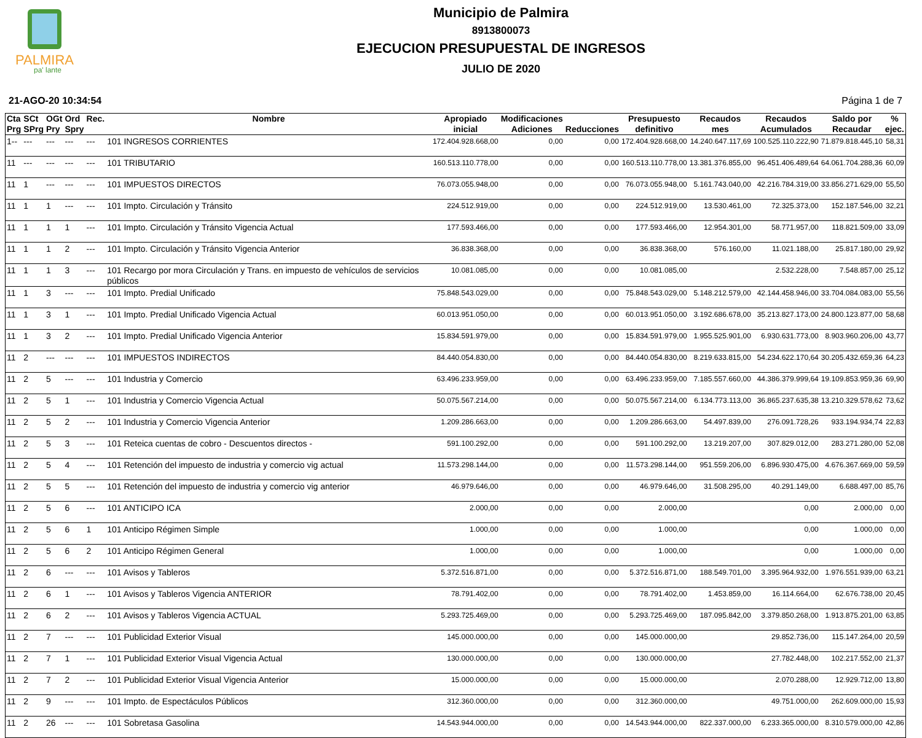PALMIRA
pa' lante
Municipio de Palmira
8913800073
EJECUCION PRESUPUESTAL DE INGRESOS
JULIO DE 2020
21-AGO-20 10:34:54 Página 1 de 7
| Cta Prg | SCt SPrg | OGt Pry | Ord Spry | Rec. | Nombre | Apropiado inicial | Modificaciones Adiciones | Reducciones | Presupuesto definitivo | Recaudos mes | Recaudos Acumulados | Saldo por Recaudar | % ejec. |
| --- | --- | --- | --- | --- | --- | --- | --- | --- | --- | --- | --- | --- | --- |
| 1-- | --- | --- | --- | --- | 101 INGRESOS CORRIENTES | 172.404.928.668,00 | 0,00 | 0,00 | 172.404.928.668,00 | 14.240.647.117,69 | 100.525.110.222,90 | 71.879.818.445,10 | 58,31 |
| 11 | --- | --- | --- | --- | 101 TRIBUTARIO | 160.513.110.778,00 | 0,00 | 0,00 | 160.513.110.778,00 | 13.381.376.855,00 | 96.451.406.489,64 | 64.061.704.288,36 | 60,09 |
| 11 | 1 | --- | --- | --- | 101 IMPUESTOS DIRECTOS | 76.073.055.948,00 | 0,00 | 0,00 | 76.073.055.948,00 | 5.161.743.040,00 | 42.216.784.319,00 | 33.856.271.629,00 | 55,50 |
| 11 | 1 | 1 | --- | --- | 101 Impto. Circulación y Tránsito | 224.512.919,00 | 0,00 | 0,00 | 224.512.919,00 | 13.530.461,00 | 72.325.373,00 | 152.187.546,00 | 32,21 |
| 11 | 1 | 1 | 1 | --- | 101 Impto. Circulación y Tránsito Vigencia Actual | 177.593.466,00 | 0,00 | 0,00 | 177.593.466,00 | 12.954.301,00 | 58.771.957,00 | 118.821.509,00 | 33,09 |
| 11 | 1 | 1 | 2 | --- | 101 Impto. Circulación y Tránsito Vigencia Anterior | 36.838.368,00 | 0,00 | 0,00 | 36.838.368,00 | 576.160,00 | 11.021.188,00 | 25.817.180,00 | 29,92 |
| 11 | 1 | 1 | 3 | --- | 101 Recargo por mora Circulación y Trans. en impuesto de vehículos de servicios públicos | 10.081.085,00 | 0,00 | 0,00 | 10.081.085,00 | | 2.532.228,00 | 7.548.857,00 | 25,12 |
| 11 | 1 | 3 | --- | --- | 101 Impto. Predial Unificado | 75.848.543.029,00 | 0,00 | 0,00 | 75.848.543.029,00 | 5.148.212.579,00 | 42.144.458.946,00 | 33.704.084.083,00 | 55,56 |
| 11 | 1 | 3 | 1 | --- | 101 Impto. Predial Unificado Vigencia Actual | 60.013.951.050,00 | 0,00 | 0,00 | 60.013.951.050,00 | 3.192.686.678,00 | 35.213.827.173,00 | 24.800.123.877,00 | 58,68 |
| 11 | 1 | 3 | 2 | --- | 101 Impto. Predial Unificado Vigencia Anterior | 15.834.591.979,00 | 0,00 | 0,00 | 15.834.591.979,00 | 1.955.525.901,00 | 6.930.631.773,00 | 8.903.960.206,00 | 43,77 |
| 11 | 2 | --- | --- | --- | 101 IMPUESTOS INDIRECTOS | 84.440.054.830,00 | 0,00 | 0,00 | 84.440.054.830,00 | 8.219.633.815,00 | 54.234.622.170,64 | 30.205.432.659,36 | 64,23 |
| 11 | 2 | 5 | --- | --- | 101 Industria y Comercio | 63.496.233.959,00 | 0,00 | 0,00 | 63.496.233.959,00 | 7.185.557.660,00 | 44.386.379.999,64 | 19.109.853.959,36 | 69,90 |
| 11 | 2 | 5 | 1 | --- | 101 Industria y Comercio Vigencia Actual | 50.075.567.214,00 | 0,00 | 0,00 | 50.075.567.214,00 | 6.134.773.113,00 | 36.865.237.635,38 | 13.210.329.578,62 | 73,62 |
| 11 | 2 | 5 | 2 | --- | 101 Industria y Comercio Vigencia Anterior | 1.209.286.663,00 | 0,00 | 0,00 | 1.209.286.663,00 | 54.497.839,00 | 276.091.728,26 | 933.194.934,74 | 22,83 |
| 11 | 2 | 5 | 3 | --- | 101 Reteica cuentas de cobro - Descuentos directos - | 591.100.292,00 | 0,00 | 0,00 | 591.100.292,00 | 13.219.207,00 | 307.829.012,00 | 283.271.280,00 | 52,08 |
| 11 | 2 | 5 | 4 | --- | 101 Retención del impuesto de industria y comercio vig actual | 11.573.298.144,00 | 0,00 | 0,00 | 11.573.298.144,00 | 951.559.206,00 | 6.896.930.475,00 | 4.676.367.669,00 | 59,59 |
| 11 | 2 | 5 | 5 | --- | 101 Retención del impuesto de industria y comercio vig anterior | 46.979.646,00 | 0,00 | 0,00 | 46.979.646,00 | 31.508.295,00 | 40.291.149,00 | 6.688.497,00 | 85,76 |
| 11 | 2 | 5 | 6 | --- | 101 ANTICIPO ICA | 2.000,00 | 0,00 | 0,00 | 2.000,00 | | 0,00 | 2.000,00 | 0,00 |
| 11 | 2 | 5 | 6 | 1 | 101 Anticipo Régimen Simple | 1.000,00 | 0,00 | 0,00 | 1.000,00 | | 0,00 | 1.000,00 | 0,00 |
| 11 | 2 | 5 | 6 | 2 | 101 Anticipo Régimen General | 1.000,00 | 0,00 | 0,00 | 1.000,00 | | 0,00 | 1.000,00 | 0,00 |
| 11 | 2 | 6 | --- | --- | 101 Avisos y Tableros | 5.372.516.871,00 | 0,00 | 0,00 | 5.372.516.871,00 | 188.549.701,00 | 3.395.964.932,00 | 1.976.551.939,00 | 63,21 |
| 11 | 2 | 6 | 1 | --- | 101 Avisos y Tableros Vigencia ANTERIOR | 78.791.402,00 | 0,00 | 0,00 | 78.791.402,00 | 1.453.859,00 | 16.114.664,00 | 62.676.738,00 | 20,45 |
| 11 | 2 | 6 | 2 | --- | 101 Avisos y Tableros Vigencia ACTUAL | 5.293.725.469,00 | 0,00 | 0,00 | 5.293.725.469,00 | 187.095.842,00 | 3.379.850.268,00 | 1.913.875.201,00 | 63,85 |
| 11 | 2 | 7 | --- | --- | 101 Publicidad Exterior Visual | 145.000.000,00 | 0,00 | 0,00 | 145.000.000,00 | | 29.852.736,00 | 115.147.264,00 | 20,59 |
| 11 | 2 | 7 | 1 | --- | 101 Publicidad Exterior Visual Vigencia Actual | 130.000.000,00 | 0,00 | 0,00 | 130.000.000,00 | | 27.782.448,00 | 102.217.552,00 | 21,37 |
| 11 | 2 | 7 | 2 | --- | 101 Publicidad Exterior Visual Vigencia Anterior | 15.000.000,00 | 0,00 | 0,00 | 15.000.000,00 | | 2.070.288,00 | 12.929.712,00 | 13,80 |
| 11 | 2 | 9 | --- | --- | 101 Impto. de Espectáculos Públicos | 312.360.000,00 | 0,00 | 0,00 | 312.360.000,00 | | 49.751.000,00 | 262.609.000,00 | 15,93 |
| 11 | 2 | 26 | --- | --- | 101 Sobretasa Gasolina | 14.543.944.000,00 | 0,00 | 0,00 | 14.543.944.000,00 | 822.337.000,00 | 6.233.365.000,00 | 8.310.579.000,00 | 42,86 |